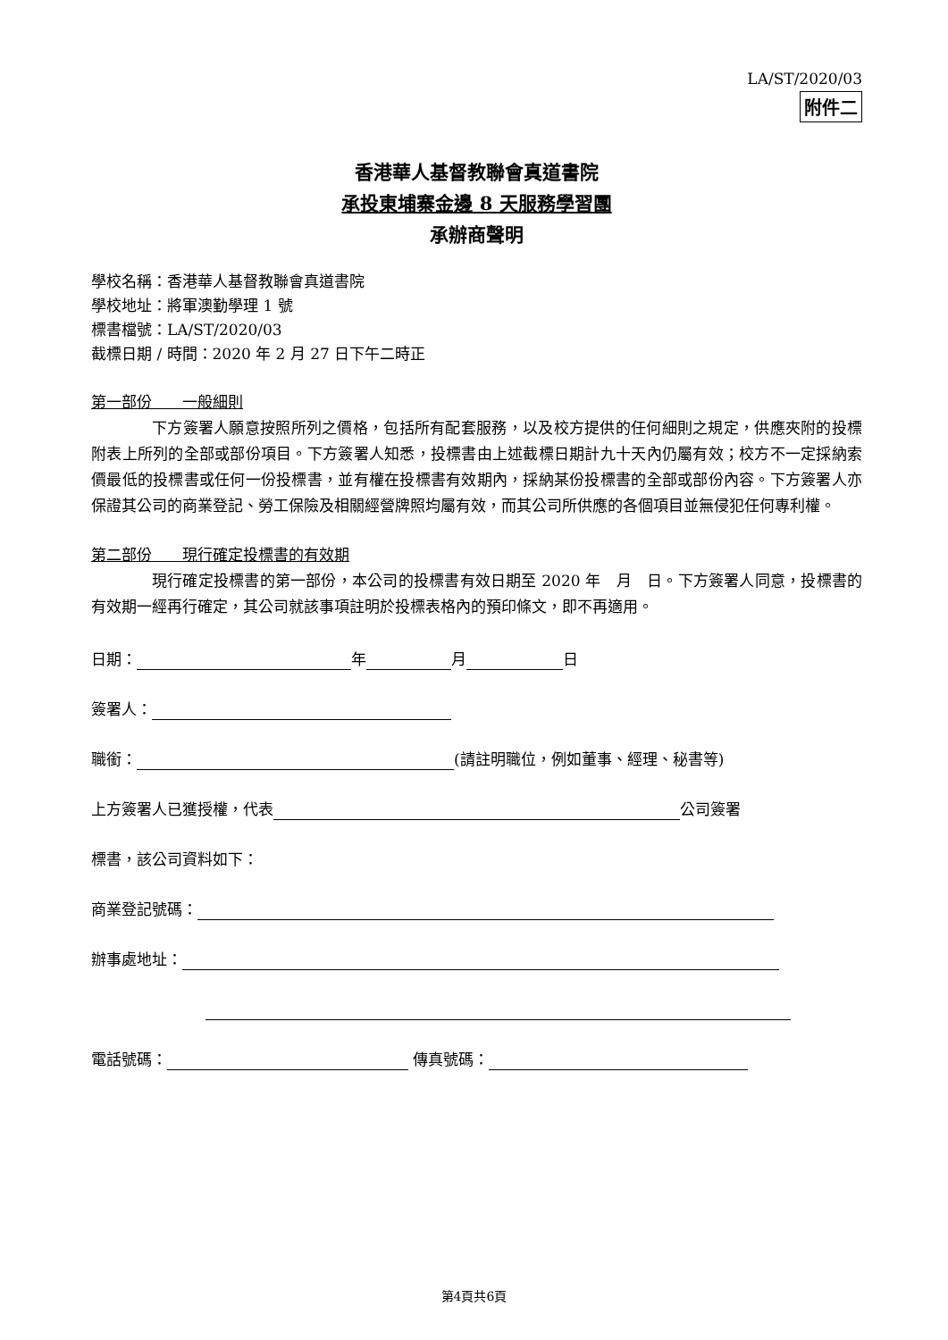LA/ST/2020/03
附件二
香港華人基督教聯會真道書院
承投東埔寨金邊 8 天服務學習團
承辦商聲明
學校名稱：香港華人基督教聯會真道書院
學校地址：將軍澳勤學理 1 號
標書檔號：LA/ST/2020/03
截標日期 / 時間：2020 年 2 月 27 日下午二時正
第一部份　　一般細則
下方簽署人願意按照所列之價格，包括所有配套服務，以及校方提供的任何細則之規定，供應夾附的投標附表上所列的全部或部份項目。下方簽署人知悉，投標書由上述截標日期計九十天內仍屬有效；校方不一定採納索價最低的投標書或任何一份投標書，並有權在投標書有效期內，採納某份投標書的全部或部份內容。下方簽署人亦保證其公司的商業登記、勞工保險及相關經營牌照均屬有效，而其公司所供應的各個項目並無侵犯任何專利權。
第二部份　　現行確定投標書的有效期
現行確定投標書的第一部份，本公司的投標書有效日期至 2020 年　月　日。下方簽署人同意，投標書的有效期一經再行確定，其公司就該事項註明於投標表格內的預印條文，即不再適用。
日期： 年 月 日
簽署人：
職銜： (請註明職位，例如董事、經理、秘書等)
上方簽署人已獲授權，代表 公司簽署
標書，該公司資料如下：
商業登記號碼：
辦事處地址：
電話號碼： 傳真號碼：
第4頁共6頁